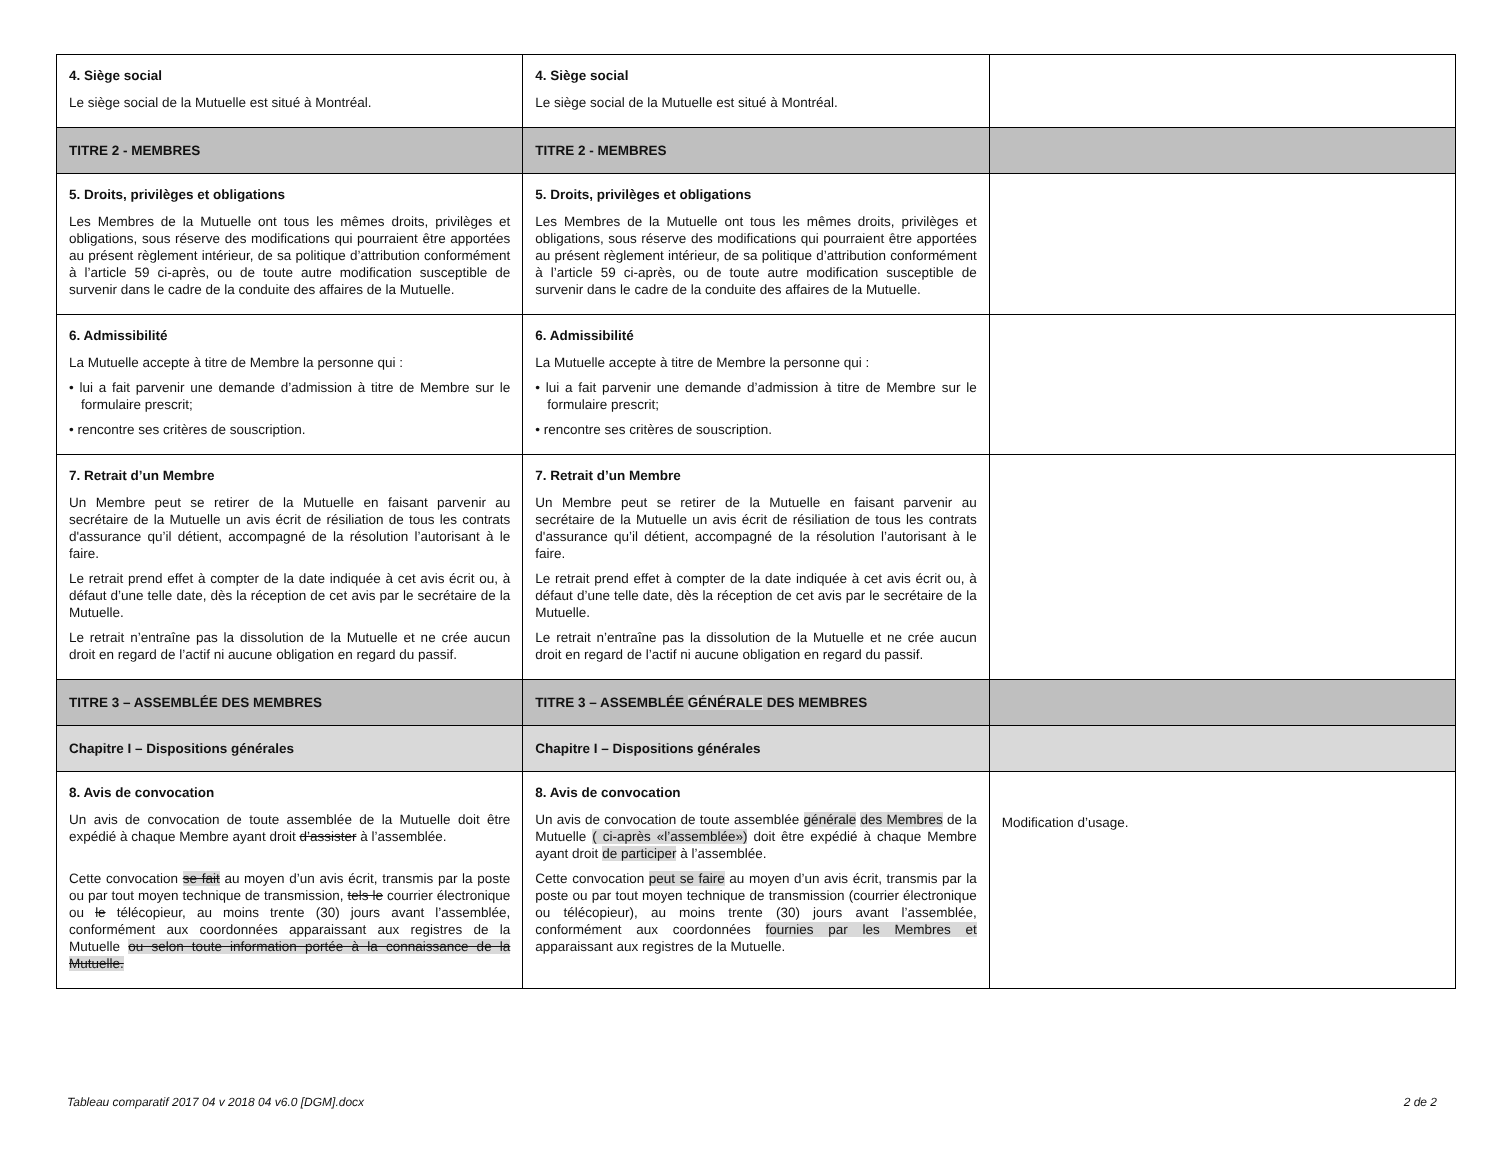| 4. Siège social Le siège social de la Mutuelle est situé à Montréal. | 4. Siège social Le siège social de la Mutuelle est situé à Montréal. | |
| TITRE 2 - MEMBRES | TITRE 2 - MEMBRES | |
| 5. Droits, privilèges et obligations Les Membres de la Mutuelle ont tous les mêmes droits, privilèges et obligations, sous réserve des modifications qui pourraient être apportées au présent règlement intérieur, de sa politique d’attribution conformément à l’article 59 ci-après, ou de toute autre modification susceptible de survenir dans le cadre de la conduite des affaires de la Mutuelle. | 5. Droits, privilèges et obligations Les Membres de la Mutuelle ont tous les mêmes droits, privilèges et obligations, sous réserve des modifications qui pourraient être apportées au présent règlement intérieur, de sa politique d’attribution conformément à l’article 59 ci-après, ou de toute autre modification susceptible de survenir dans le cadre de la conduite des affaires de la Mutuelle. | |
| 6. Admissibilité La Mutuelle accepte à titre de Membre la personne qui : • lui a fait parvenir une demande d’admission à titre de Membre sur le formulaire prescrit; • rencontre ses critères de souscription. | 6. Admissibilité La Mutuelle accepte à titre de Membre la personne qui : • lui a fait parvenir une demande d’admission à titre de Membre sur le formulaire prescrit; • rencontre ses critères de souscription. | |
| 7. Retrait d’un Membre Un Membre peut se retirer de la Mutuelle en faisant parvenir au secrétaire de la Mutuelle un avis écrit de résiliation de tous les contrats d'assurance qu’il détient, accompagné de la résolution l’autorisant à le faire. Le retrait prend effet à compter de la date indiquée à cet avis écrit ou, à défaut d’une telle date, dès la réception de cet avis par le secrétaire de la Mutuelle. Le retrait n’entraîne pas la dissolution de la Mutuelle et ne crée aucun droit en regard de l’actif ni aucune obligation en regard du passif. | 7. Retrait d’un Membre Un Membre peut se retirer de la Mutuelle en faisant parvenir au secrétaire de la Mutuelle un avis écrit de résiliation de tous les contrats d'assurance qu’il détient, accompagné de la résolution l’autorisant à le faire. Le retrait prend effet à compter de la date indiquée à cet avis écrit ou, à défaut d’une telle date, dès la réception de cet avis par le secrétaire de la Mutuelle. Le retrait n’entraîne pas la dissolution de la Mutuelle et ne crée aucun droit en regard de l’actif ni aucune obligation en regard du passif. | |
| TITRE 3 – ASSEMBLÉE DES MEMBRES | TITRE 3 – ASSEMBLÉE GÉNÉRALE DES MEMBRES | |
| Chapitre I – Dispositions générales | Chapitre I – Dispositions générales | |
| 8. Avis de convocation Un avis de convocation de toute assemblée de la Mutuelle doit être expédié à chaque Membre ayant droit d’assister à l’assemblée. Cette convocation se fait au moyen d’un avis écrit, transmis par la poste ou par tout moyen technique de transmission, tels le courrier électronique ou le télécopieur, au moins trente (30) jours avant l’assemblée, conformément aux coordonnées apparaissant aux registres de la Mutuelle ou selon toute information portée à la connaissance de la Mutuelle. | 8. Avis de convocation Un avis de convocation de toute assemblée générale des Membres de la Mutuelle ( ci-après «l’assemblée») doit être expédié à chaque Membre ayant droit de participer à l’assemblée. Cette convocation peut se faire au moyen d’un avis écrit, transmis par la poste ou par tout moyen technique de transmission (courrier électronique ou télécopieur), au moins trente (30) jours avant l’assemblée, conformément aux coordonnées fournies par les Membres et apparaissant aux registres de la Mutuelle. | Modification d’usage. |
Tableau comparatif 2017 04 v 2018 04 v6.0 [DGM].docx 2 de 2